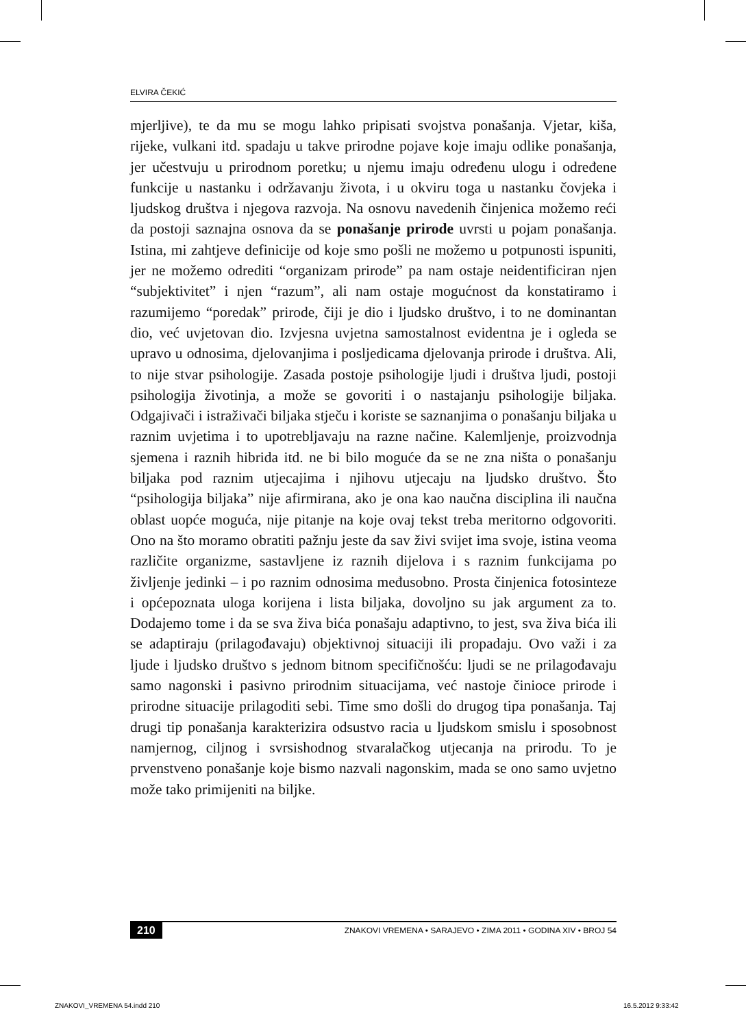ELVIRA ČEKIĆ
mjerljive), te da mu se mogu lahko pripisati svojstva ponašanja. Vjetar, kiša, rijeke, vulkani itd. spadaju u takve prirodne pojave koje imaju odlike ponašanja, jer učestvuju u prirodnom poretku; u njemu imaju određenu ulogu i određene funkcije u nastanku i održavanju života, i u okviru toga u nastanku čovjeka i ljudskog društva i njegova razvoja. Na osnovu navedenih činjenica možemo reći da postoji saznajna osnova da se ponašanje prirode uvrsti u pojam ponašanja. Istina, mi zahtjeve definicije od koje smo pošli ne možemo u potpunosti ispuniti, jer ne možemo odrediti “organizam prirode” pa nam ostaje neidentificiran njen “subjektivitet” i njen “razum”, ali nam ostaje mogućnost da konstatiramo i razumijemo “poredak” prirode, čiji je dio i ljudsko društvo, i to ne dominantan dio, već uvjetovan dio. Izvjesna uvjetna samostalnost evidentna je i ogleda se upravo u odnosima, djelovanjima i posljedicama djelovanja prirode i društva. Ali, to nije stvar psihologije. Zasada postoje psihologije ljudi i društva ljudi, postoji psihologija životinja, a može se govoriti i o nastajanju psihologije biljaka. Odgajivači i istraživači biljaka stječu i koriste se saznanjima o ponašanju biljaka u raznim uvjetima i to upotrebljavaju na razne načine. Kalemljenje, proizvodnja sjemena i raznih hibrida itd. ne bi bilo moguće da se ne zna ništa o ponašanju biljaka pod raznim utjecajima i njihovu utjecaju na ljudsko društvo. Što “psihologija biljaka” nije afirmirana, ako je ona kao naučna disciplina ili naučna oblast uopće moguća, nije pitanje na koje ovaj tekst treba meritorno odgovoriti. Ono na što moramo obratiti pažnju jeste da sav živi svijet ima svoje, istina veoma različite organizme, sastavljene iz raznih dijelova i s raznim funkcijama po življenje jedinki – i po raznim odnosima međusobno. Prosta činjenica fotosinteze i općepoznata uloga korijena i lista biljaka, dovoljno su jak argument za to. Dodajemo tome i da se sva živa bića ponašaju adaptivno, to jest, sva živa bića ili se adaptiraju (prilagođavaju) objektivnoj situaciji ili propadaju. Ovo važi i za ljude i ljudsko društvo s jednom bitnom specifičnošću: ljudi se ne prilagođavaju samo nagonski i pasivno prirodnim situacijama, već nastoje činioce prirode i prirodne situacije prilagoditi sebi. Time smo došli do drugog tipa ponašanja. Taj drugi tip ponašanja karakterizira odsustvo racia u ljudskom smislu i sposobnost namjernog, ciljnog i svrsishodnog stvaralačkog utjecanja na prirodu. To je prvenstveno ponašanje koje bismo nazvali nagonskim, mada se ono samo uvjetno može tako primijeniti na biljke.
210 ZNAKOVI VREMENA • SARAJEVO • ZIMA 2011 • GODINA XIV • BROJ 54
ZNAKOVI_VREMENA 54.indd 210 16.5.2012 9:33:42